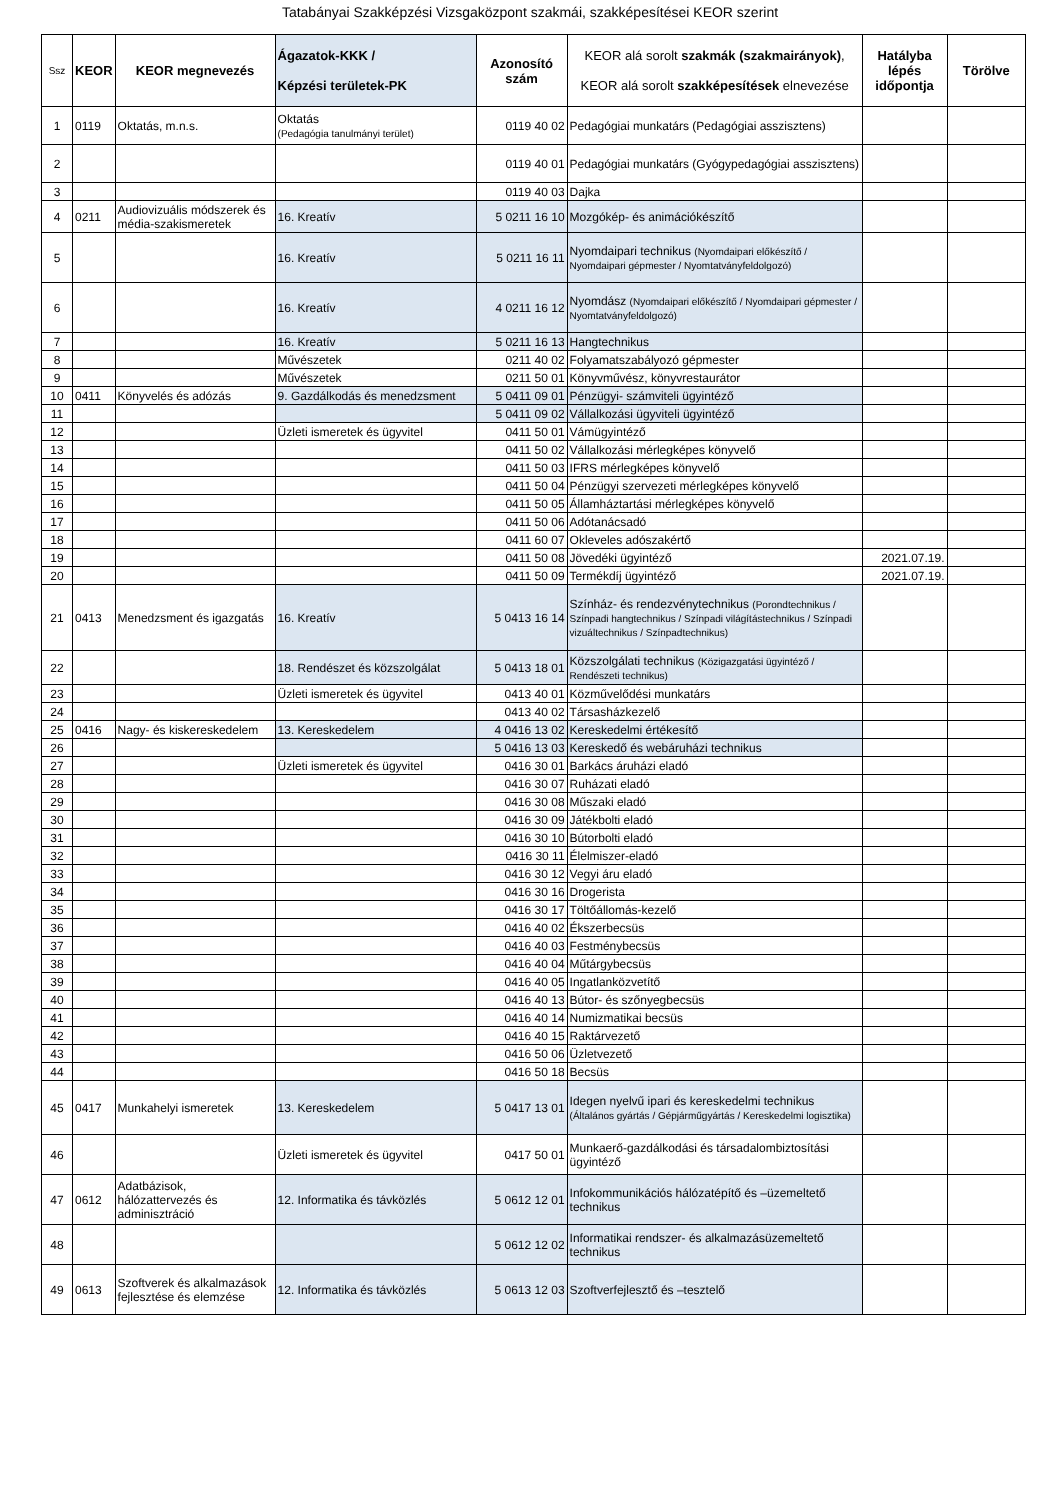Tatabányai Szakképzési Vizsgaközpont szakmái, szakképesítései KEOR szerint
| Ssz | KEOR | KEOR megnevezés | Ágazatok-KKK / Képzési területek-PK | Azonosító szám | KEOR alá sorolt szakmák (szakmairányok) , KEOR alá sorolt szakképesítések elnevezése | Hatályba lépés időpontja | Törölve |
| --- | --- | --- | --- | --- | --- | --- | --- |
| 1 | 0119 | Oktatás, m.n.s. | Oktatás (Pedagógia tanulmányi terület) | 0119 40 02 | Pedagógiai munkatárs (Pedagógiai asszisztens) | | |
| 2 | | | | 0119 40 01 | Pedagógiai munkatárs (Gyógypedagógiai asszisztens) | | |
| 3 | | | | 0119 40 03 | Dajka | | |
| 4 | 0211 | Audiovizuális módszerek és média-szakismeretek | 16. Kreatív | 5 0211 16 10 | Mozgókép- és animációkészítő | | |
| 5 | | | 16. Kreatív | 5 0211 16 11 | Nyomdaipari technikus (Nyomdaipari előkészítő / Nyomdaipari gépmester / Nyomtatványfeldolgozó) | | |
| 6 | | | 16. Kreatív | 4 0211 16 12 | Nyomdász (Nyomdaipari előkészítő / Nyomdaipari gépmester / Nyomtatványfeldolgozó) | | |
| 7 | | | 16. Kreatív | 5 0211 16 13 | Hangtechnikus | | |
| 8 | | | Művészetek | 0211 40 02 | Folyamatszabályozó gépmester | | |
| 9 | | | Művészetek | 0211 50 01 | Könyvművész, könyvrestaurátor | | |
| 10 | 0411 | Könyvelés és adózás | 9. Gazdálkodás és menedzsment | 5 0411 09 01 | Pénzügyi- számviteli ügyintéző | | |
| 11 | | | | 5 0411 09 02 | Vállalkozási ügyviteli ügyintéző | | |
| 12 | | | Üzleti ismeretek és ügyvitel | 0411 50 01 | Vámügyintéző | | |
| 13 | | | | 0411 50 02 | Vállalkozási mérlegképes könyvelő | | |
| 14 | | | | 0411 50 03 | IFRS mérlegképes könyvelő | | |
| 15 | | | | 0411 50 04 | Pénzügyi szervezeti mérlegképes könyvelő | | |
| 16 | | | | 0411 50 05 | Államháztartási mérlegképes könyvelő | | |
| 17 | | | | 0411 50 06 | Adótanácsadó | | |
| 18 | | | | 0411 60 07 | Okleveles adószakértő | | |
| 19 | | | | 0411 50 08 | Jövedéki ügyintéző | 2021.07.19. | |
| 20 | | | | 0411 50 09 | Termékdíj ügyintéző | 2021.07.19. | |
| 21 | 0413 | Menedzsment és igazgatás | 16. Kreatív | 5 0413 16 14 | Színház- és rendezvénytechnikus (Porondtechnikus / Színpadi hangtechnikus / Színpadi világítástechnikus / Színpadi vizuáltechnikus / Színpadtechnikus) | | |
| 22 | | | 18. Rendészet és közszolgálat | 5 0413 18 01 | Közszolgálati technikus (Közigazgatási ügyintéző / Rendészeti technikus) | | |
| 23 | | | Üzleti ismeretek és ügyvitel | 0413 40 01 | Közművelődési munkatárs | | |
| 24 | | | | 0413 40 02 | Társasházkezelő | | |
| 25 | 0416 | Nagy- és kiskereskedelem | 13. Kereskedelem | 4 0416 13 02 | Kereskedelmi értékesítő | | |
| 26 | | | | 5 0416 13 03 | Kereskedő és webáruházi technikus | | |
| 27 | | | Üzleti ismeretek és ügyvitel | 0416 30 01 | Barkács áruházi eladó | | |
| 28 | | | | 0416 30 07 | Ruházati eladó | | |
| 29 | | | | 0416 30 08 | Műszaki eladó | | |
| 30 | | | | 0416 30 09 | Játékbolti eladó | | |
| 31 | | | | 0416 30 10 | Bútorbolti eladó | | |
| 32 | | | | 0416 30 11 | Élelmiszer-eladó | | |
| 33 | | | | 0416 30 12 | Vegyi áru eladó | | |
| 34 | | | | 0416 30 16 | Drogerista | | |
| 35 | | | | 0416 30 17 | Töltőállomás-kezelő | | |
| 36 | | | | 0416 40 02 | Ékszerbecsüs | | |
| 37 | | | | 0416 40 03 | Festménybecsüs | | |
| 38 | | | | 0416 40 04 | Műtárgybecsüs | | |
| 39 | | | | 0416 40 05 | Ingatlanközvetítő | | |
| 40 | | | | 0416 40 13 | Bútor- és szőnyegbecsüs | | |
| 41 | | | | 0416 40 14 | Numizmatikai becsüs | | |
| 42 | | | | 0416 40 15 | Raktárvezető | | |
| 43 | | | | 0416 50 06 | Üzletvezető | | |
| 44 | | | | 0416 50 18 | Becsüs | | |
| 45 | 0417 | Munkahelyi ismeretek | 13. Kereskedelem | 5 0417 13 01 | Idegen nyelvű ipari és kereskedelmi technikus (Általános gyártás / Gépjárműgyártás / Kereskedelmi logisztika) | | |
| 46 | | | Üzleti ismeretek és ügyvitel | 0417 50 01 | Munkaerő-gazdálkodási és társadalombiztosítási ügyintéző | | |
| 47 | 0612 | Adatbázisok, hálózattervezés és adminisztráció | 12. Informatika és távközlés | 5 0612 12 01 | Infokommunikációs hálózatépítő és –üzemeltető technikus | | |
| 48 | | | | 5 0612 12 02 | Informatikai rendszer- és alkalmazásüzemeltető technikus | | |
| 49 | 0613 | Szoftverek és alkalmazások fejlesztése és elemzése | 12. Informatika és távközlés | 5 0613 12 03 | Szoftverfejlesztő és –tesztelő | | |